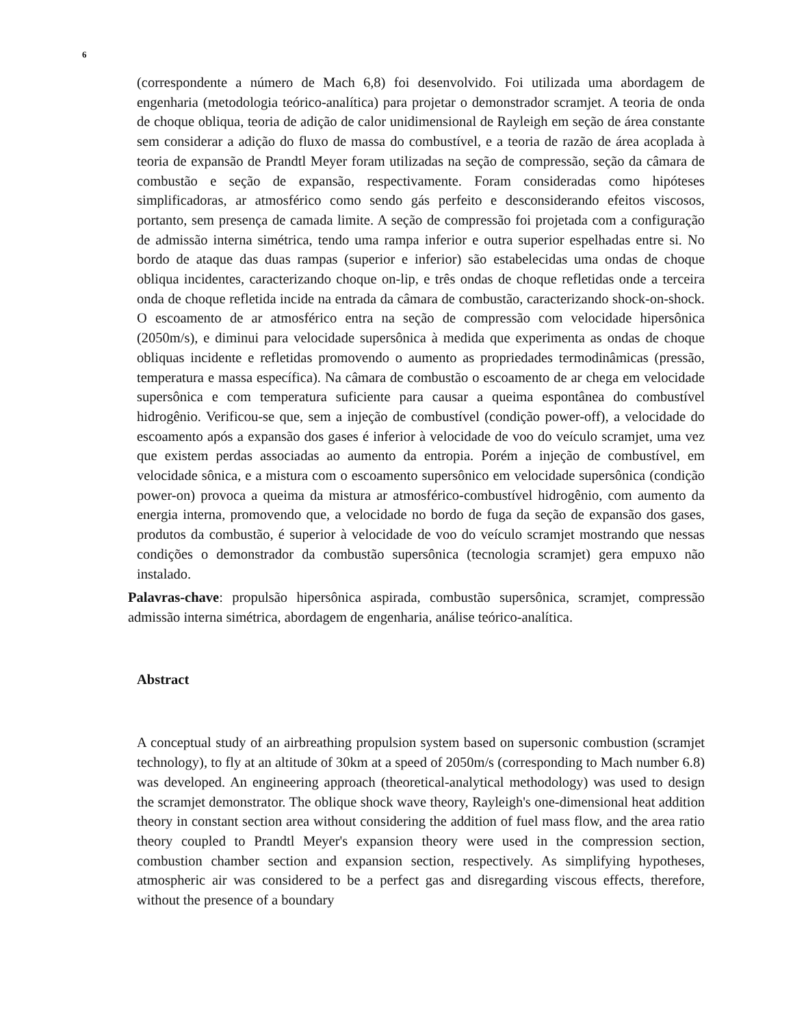6
(correspondente a número de Mach 6,8) foi desenvolvido. Foi utilizada uma abordagem de engenharia (metodologia teórico-analítica) para projetar o demonstrador scramjet. A teoria de onda de choque obliqua, teoria de adição de calor unidimensional de Rayleigh em seção de área constante sem considerar a adição do fluxo de massa do combustível, e a teoria de razão de área acoplada à teoria de expansão de Prandtl Meyer foram utilizadas na seção de compressão, seção da câmara de combustão e seção de expansão, respectivamente. Foram consideradas como hipóteses simplificadoras, ar atmosférico como sendo gás perfeito e desconsiderando efeitos viscosos, portanto, sem presença de camada limite. A seção de compressão foi projetada com a configuração de admissão interna simétrica, tendo uma rampa inferior e outra superior espelhadas entre si. No bordo de ataque das duas rampas (superior e inferior) são estabelecidas uma ondas de choque obliqua incidentes, caracterizando choque on-lip, e três ondas de choque refletidas onde a terceira onda de choque refletida incide na entrada da câmara de combustão, caracterizando shock-on-shock. O escoamento de ar atmosférico entra na seção de compressão com velocidade hipersônica (2050m/s), e diminui para velocidade supersônica à medida que experimenta as ondas de choque obliquas incidente e refletidas promovendo o aumento as propriedades termodinâmicas (pressão, temperatura e massa específica). Na câmara de combustão o escoamento de ar chega em velocidade supersônica e com temperatura suficiente para causar a queima espontânea do combustível hidrogênio. Verificou-se que, sem a injeção de combustível (condição power-off), a velocidade do escoamento após a expansão dos gases é inferior à velocidade de voo do veículo scramjet, uma vez que existem perdas associadas ao aumento da entropia. Porém a injeção de combustível, em velocidade sônica, e a mistura com o escoamento supersônico em velocidade supersônica (condição power-on) provoca a queima da mistura ar atmosférico-combustível hidrogênio, com aumento da energia interna, promovendo que, a velocidade no bordo de fuga da seção de expansão dos gases, produtos da combustão, é superior à velocidade de voo do veículo scramjet mostrando que nessas condições o demonstrador da combustão supersônica (tecnologia scramjet) gera empuxo não instalado.
Palavras-chave: propulsão hipersônica aspirada, combustão supersônica, scramjet, compressão admissão interna simétrica, abordagem de engenharia, análise teórico-analítica.
Abstract
A conceptual study of an airbreathing propulsion system based on supersonic combustion (scramjet technology), to fly at an altitude of 30km at a speed of 2050m/s (corresponding to Mach number 6.8) was developed. An engineering approach (theoretical-analytical methodology) was used to design the scramjet demonstrator. The oblique shock wave theory, Rayleigh's one-dimensional heat addition theory in constant section area without considering the addition of fuel mass flow, and the area ratio theory coupled to Prandtl Meyer's expansion theory were used in the compression section, combustion chamber section and expansion section, respectively. As simplifying hypotheses, atmospheric air was considered to be a perfect gas and disregarding viscous effects, therefore, without the presence of a boundary